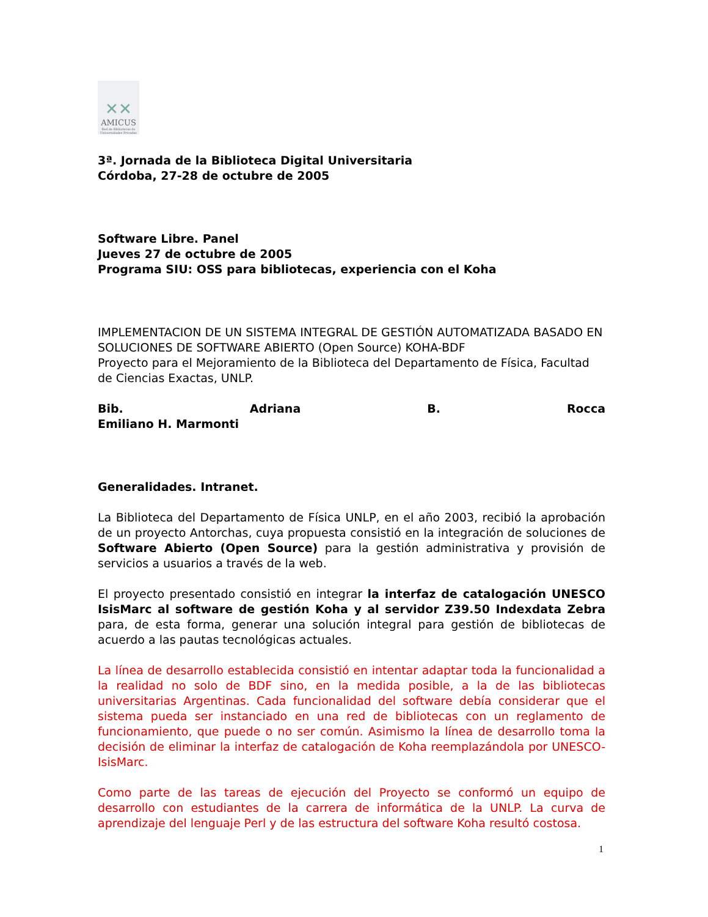✕✕
AMICUS
Red de Bibliotecas de Universidades Privadas
3ª. Jornada de la Biblioteca Digital Universitaria
Córdoba, 27-28 de octubre de 2005
Software Libre. Panel
Jueves 27 de octubre de 2005
Programa SIU: OSS para bibliotecas, experiencia con el Koha
IMPLEMENTACION DE UN SISTEMA INTEGRAL DE GESTIÓN AUTOMATIZADA BASADO EN SOLUCIONES DE SOFTWARE ABIERTO (Open Source) KOHA-BDF
Proyecto para el Mejoramiento de la Biblioteca del Departamento de Física, Facultad de Ciencias Exactas, UNLP.
Bib. Adriana B. Rocca
Emiliano H. Marmonti
Generalidades. Intranet.
La Biblioteca del Departamento de Física UNLP, en el año 2003, recibió la aprobación de un proyecto Antorchas, cuya propuesta consistió en la integración de soluciones de Software Abierto (Open Source) para la gestión administrativa y provisión de servicios a usuarios a través de la web.
El proyecto presentado consistió en integrar la interfaz de catalogación UNESCO IsisMarc al software de gestión Koha y al servidor Z39.50 Indexdata Zebra para, de esta forma, generar una solución integral para gestión de bibliotecas de acuerdo a las pautas tecnológicas actuales.
La línea de desarrollo establecida consistió en intentar adaptar toda la funcionalidad a la realidad no solo de BDF sino, en la medida posible, a la de las bibliotecas universitarias Argentinas. Cada funcionalidad del software debía considerar que el sistema pueda ser instanciado en una red de bibliotecas con un reglamento de funcionamiento, que puede o no ser común. Asimismo la línea de desarrollo toma la decisión de eliminar la interfaz de catalogación de Koha reemplazándola por UNESCO-IsisMarc.
Como parte de las tareas de ejecución del Proyecto se conformó un equipo de desarrollo con estudiantes de la carrera de informática de la UNLP. La curva de aprendizaje del lenguaje Perl y de las estructura del software Koha resultó costosa.
1